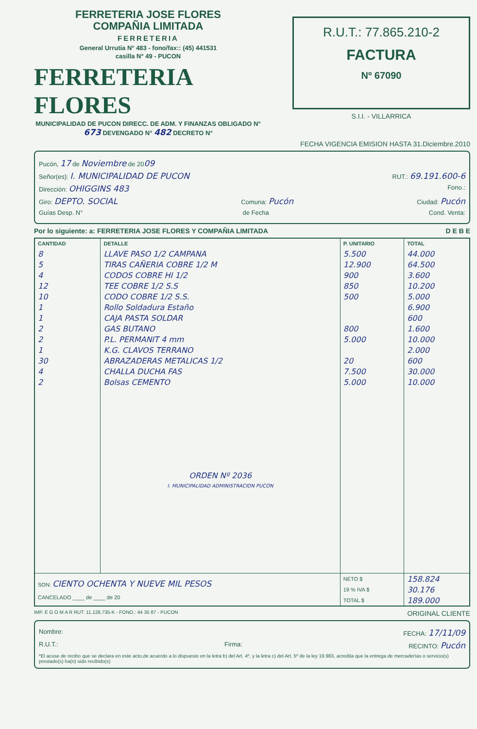FERRETERIA JOSE FLORES
COMPAÑIA LIMITADA
FERRETERIA
General Urrutia N° 483 - fono/fax:: (45) 441531
casilla N° 49 - PUCON
FERRETERIA FLORES
MUNICIPALIDAD DE PUCON DIRECC. DE ADM. Y FINANZAS OBLIGADO N° 673 DEVENGADO N° 482 DECRETO N°
R.U.T.: 77.865.210-2
FACTURA
Nº 67090
S.I.I. - VILLARRICA
FECHA VIGENCIA EMISION HASTA 31.Diciembre.2010
Pucón, 17 de Noviembre de 2009
Señor(es): I. MUNICIPALIDAD DE PUCON RUT.: 69.191.600-6
Dirección: OHIGGINS 483 Fono.:
Giro: DEPTO. SOCIAL Comuna: Pucón Ciudad: Pucón
Guías Desp. N° de Fecha Cond. Venta:
Por lo siguiente: a: FERRETERIA JOSE FLORES Y COMPAÑIA LIMITADA D E B E
| CANTIDAD | DETALLE | P. UNITARIO | TOTAL |
| --- | --- | --- | --- |
| 8 | LLAVE PASO 1/2 CAMPANA | 5.500 | 44.000 |
| 5 | TIRAS CAÑERIA COBRE 1/2 M | 12.900 | 64.500 |
| 4 | CODOS COBRE HI 1/2 | 900 | 3.600 |
| 12 | TEE COBRE 1/2 S.S | 850 | 10.200 |
| 10 | CODO COBRE 1/2 S.S. | 500 | 5.000 |
| 1 | Rollo Soldadura Estaño | | 6.900 |
| 1 | CAJA PASTA SOLDAR | | 600 |
| 2 | GAS BUTANO | 800 | 1.600 |
| 2 | P.L. PERMANIT 4 mm | 5.000 | 10.000 |
| 1 | K.G. CLAVOS TERRANO | | 2.000 |
| 30 | ABRAZADERAS METALICAS 1/2 | 20 | 600 |
| 4 | CHALLA DUCHA FAS | 7.500 | 30.000 |
| 2 | Bolsas CEMENTO | 5.000 | 10.000 |
| | ORDEN Nº 2036 I. MUNICIPALIDAD ADMINISTRACION PUCON | | |
| SON: CIENTO OCHENTA Y NUEVE MIL PESOS CANCELADO ____ de ____ de 20 | | NETO $ | 158.824 |
| | | 19 % IVA $ | 30.176 |
| | | TOTAL $ | 189.000 |
IMP. E G O M A R RUT. 11.128.735-K - FONO.: 44 35 87 - PUCON ORIGINAL CLIENTE
Nombre: FECHA: 17/11/09
R.U.T.: Firma: RECINTO: Pucón
*El acuse de recibo que se declara en este acto,de acuerdo a lo dispuesto en la letra b) del Art. 4º, y la letra c) del Art. 5º de la ley 19.983, acredita que la entrega de mercaderías o servicio(s) prestado(s) ha(n) sido recibido(s)